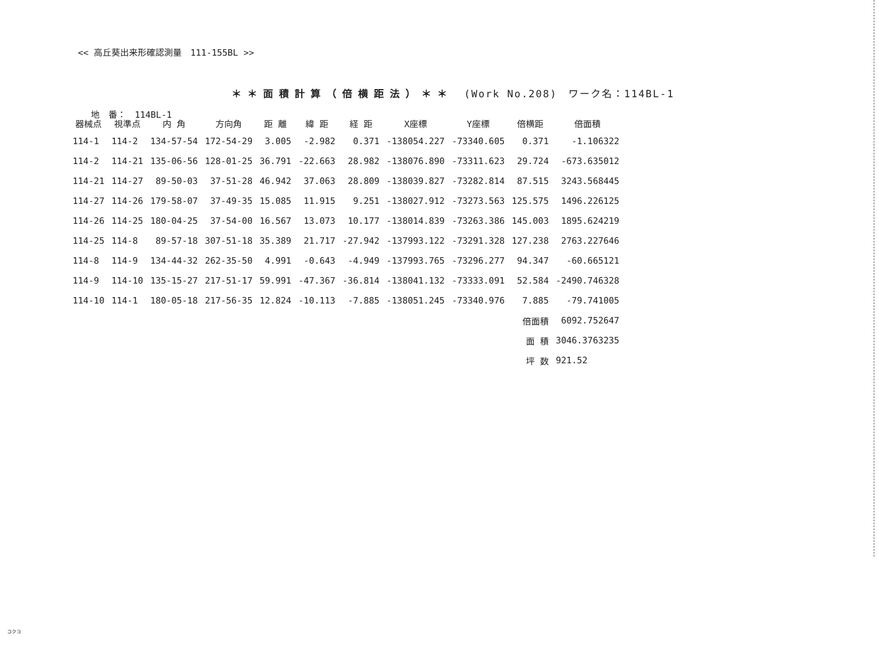<< 高丘葵出来形確認測量　111-155BL >>
＊＊面積計算（倍横距法）＊＊　(Work No.208)　ワーク名：114BL-1
地　番：　114BL-1
| 器械点 | 視準点 | 内 角 | 方向角 | 距 離 | 緯 距 | 経 距 | X座標 | Y座標 | 倍横距 | 倍面積 |
| --- | --- | --- | --- | --- | --- | --- | --- | --- | --- | --- |
| 114-1 | 114-2 | 134-57-54 | 172-54-29 | 3.005 | -2.982 | 0.371 | -138054.227 | -73340.605 | 0.371 | -1.106322 |
| 114-2 | 114-21 | 135-06-56 | 128-01-25 | 36.791 | -22.663 | 28.982 | -138076.890 | -73311.623 | 29.724 | -673.635012 |
| 114-21 | 114-27 | 89-50-03 | 37-51-28 | 46.942 | 37.063 | 28.809 | -138039.827 | -73282.814 | 87.515 | 3243.568445 |
| 114-27 | 114-26 | 179-58-07 | 37-49-35 | 15.085 | 11.915 | 9.251 | -138027.912 | -73273.563 | 125.575 | 1496.226125 |
| 114-26 | 114-25 | 180-04-25 | 37-54-00 | 16.567 | 13.073 | 10.177 | -138014.839 | -73263.386 | 145.003 | 1895.624219 |
| 114-25 | 114-8 | 89-57-18 | 307-51-18 | 35.389 | 21.717 | -27.942 | -137993.122 | -73291.328 | 127.238 | 2763.227646 |
| 114-8 | 114-9 | 134-44-32 | 262-35-50 | 4.991 | -0.643 | -4.949 | -137993.765 | -73296.277 | 94.347 | -60.665121 |
| 114-9 | 114-10 | 135-15-27 | 217-51-17 | 59.991 | -47.367 | -36.814 | -138041.132 | -73333.091 | 52.584 | -2490.746328 |
| 114-10 | 114-1 | 180-05-18 | 217-56-35 | 12.824 | -10.113 | -7.885 | -138051.245 | -73340.976 | 7.885 | -79.741005 |
| | | | | | | | | | 倍面積 | 6092.752647 |
| | | | | | | | | | 面 積 | 3046.3763235 |
| | | | | | | | | | 坪 数 | 921.52 |
コクヨ